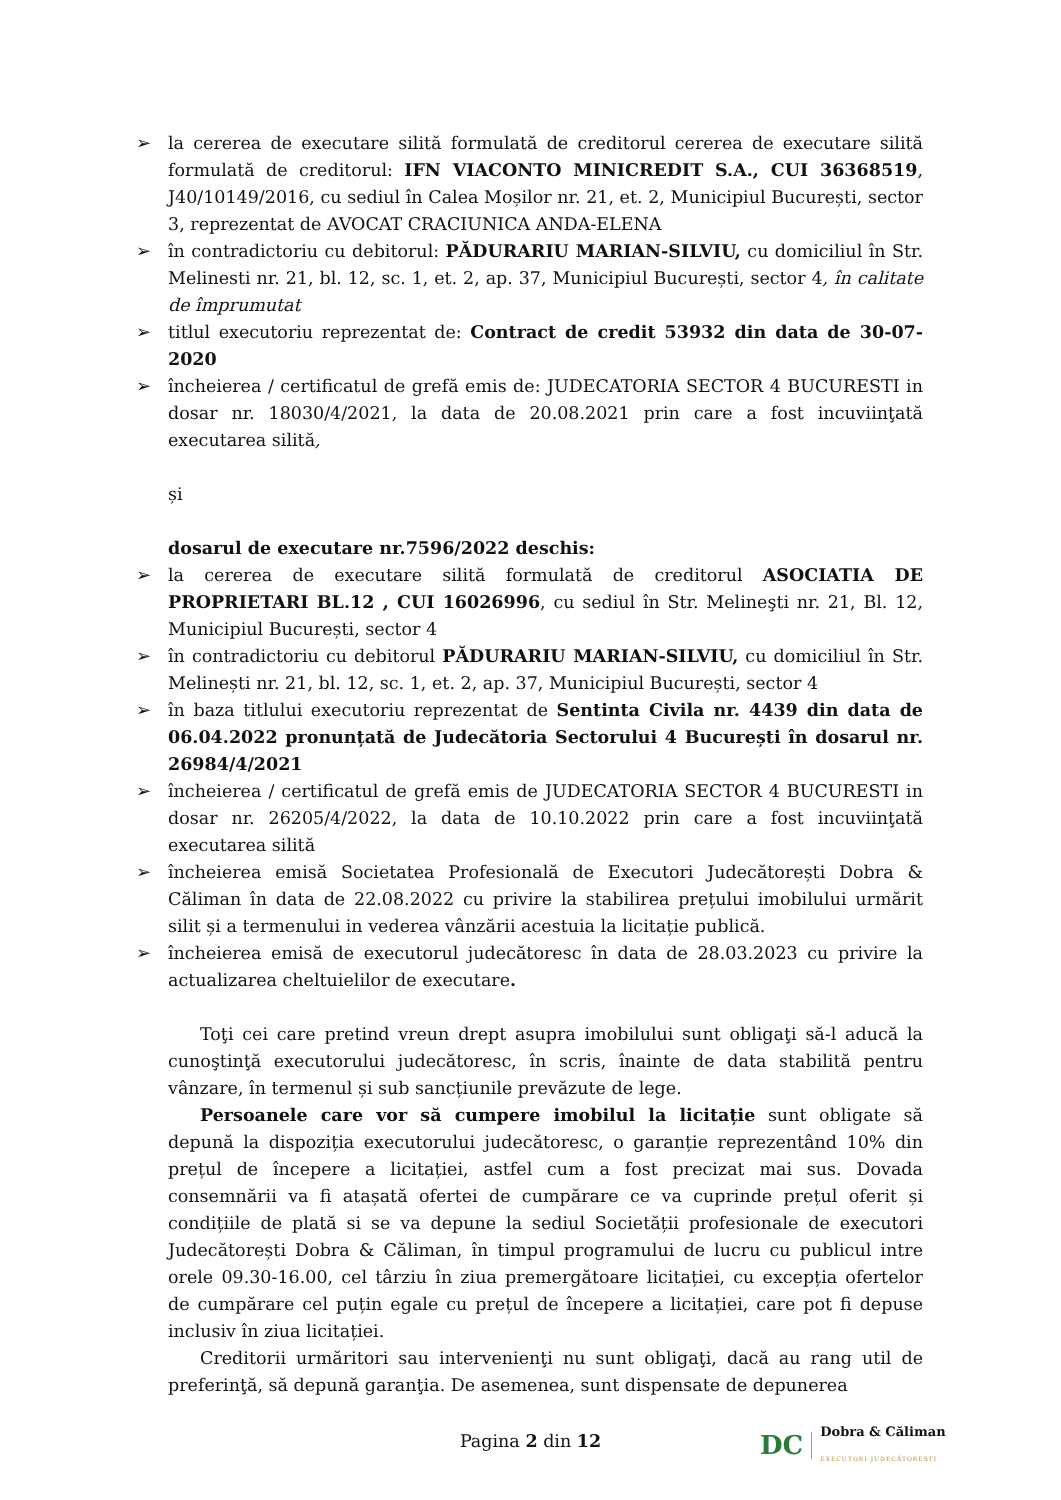➢ la cererea de executare silită formulată de creditorul cererea de executare silită formulată de creditorul: IFN VIACONTO MINICREDIT S.A., CUI 36368519, J40/10149/2016, cu sediul în Calea Moșilor nr. 21, et. 2, Municipiul București, sector 3, reprezentat de AVOCAT CRACIUNICA ANDA-ELENA
➢ în contradictoriu cu debitorul: PĂDURARIU MARIAN-SILVIU, cu domiciliul în Str. Melinesti nr. 21, bl. 12, sc. 1, et. 2, ap. 37, Municipiul București, sector 4, în calitate de împrumutat
➢ titlul executoriu reprezentat de: Contract de credit 53932 din data de 30-07-2020
➢ încheierea / certificatul de grefă emis de: JUDECATORIA SECTOR 4 BUCURESTI in dosar nr. 18030/4/2021, la data de 20.08.2021 prin care a fost incuviinţată executarea silită,
și
dosarul de executare nr.7596/2022 deschis:
➢ la cererea de executare silită formulată de creditorul ASOCIATIA DE PROPRIETARI BL.12 , CUI 16026996, cu sediul în Str. Melineşti nr. 21, Bl. 12, Municipiul București, sector 4
➢ în contradictoriu cu debitorul PĂDURARIU MARIAN-SILVIU, cu domiciliul în Str. Melinești nr. 21, bl. 12, sc. 1, et. 2, ap. 37, Municipiul București, sector 4
➢ în baza titlului executoriu reprezentat de Sentinta Civila nr. 4439 din data de 06.04.2022 pronunțată de Judecătoria Sectorului 4 București în dosarul nr. 26984/4/2021
➢ încheierea / certificatul de grefă emis de JUDECATORIA SECTOR 4 BUCURESTI in dosar nr. 26205/4/2022, la data de 10.10.2022 prin care a fost incuviinţată executarea silită
➢ încheierea emisă Societatea Profesională de Executori Judecătorești Dobra & Căliman în data de 22.08.2022 cu privire la stabilirea prețului imobilului urmărit silit și a termenului in vederea vânzării acestuia la licitație publică.
➢ încheierea emisă de executorul judecătoresc în data de 28.03.2023 cu privire la actualizarea cheltuielilor de executare.
Toţi cei care pretind vreun drept asupra imobilului sunt obligaţi să-l aducă la cunoştinţă executorului judecătoresc, în scris, înainte de data stabilită pentru vânzare, în termenul și sub sancțiunile prevăzute de lege.
Persoanele care vor să cumpere imobilul la licitație sunt obligate să depună la dispoziția executorului judecătoresc, o garanție reprezentând 10% din prețul de începere a licitației, astfel cum a fost precizat mai sus. Dovada consemnării va fi atașată ofertei de cumpărare ce va cuprinde prețul oferit și condițiile de plată si se va depune la sediul Societății profesionale de executori Judecătorești Dobra & Căliman, în timpul programului de lucru cu publicul intre orele 09.30-16.00, cel târziu în ziua premergătoare licitației, cu excepția ofertelor de cumpărare cel puțin egale cu prețul de începere a licitației, care pot fi depuse inclusiv în ziua licitației.
Creditorii urmăritori sau intervenienţi nu sunt obligaţi, dacă au rang util de preferinţă, să depună garanţia. De asemenea, sunt dispensate de depunerea
Pagina 2 din 12
DC Dobra & Căliman
EXECUTORI JUDECĂTOREȘTI